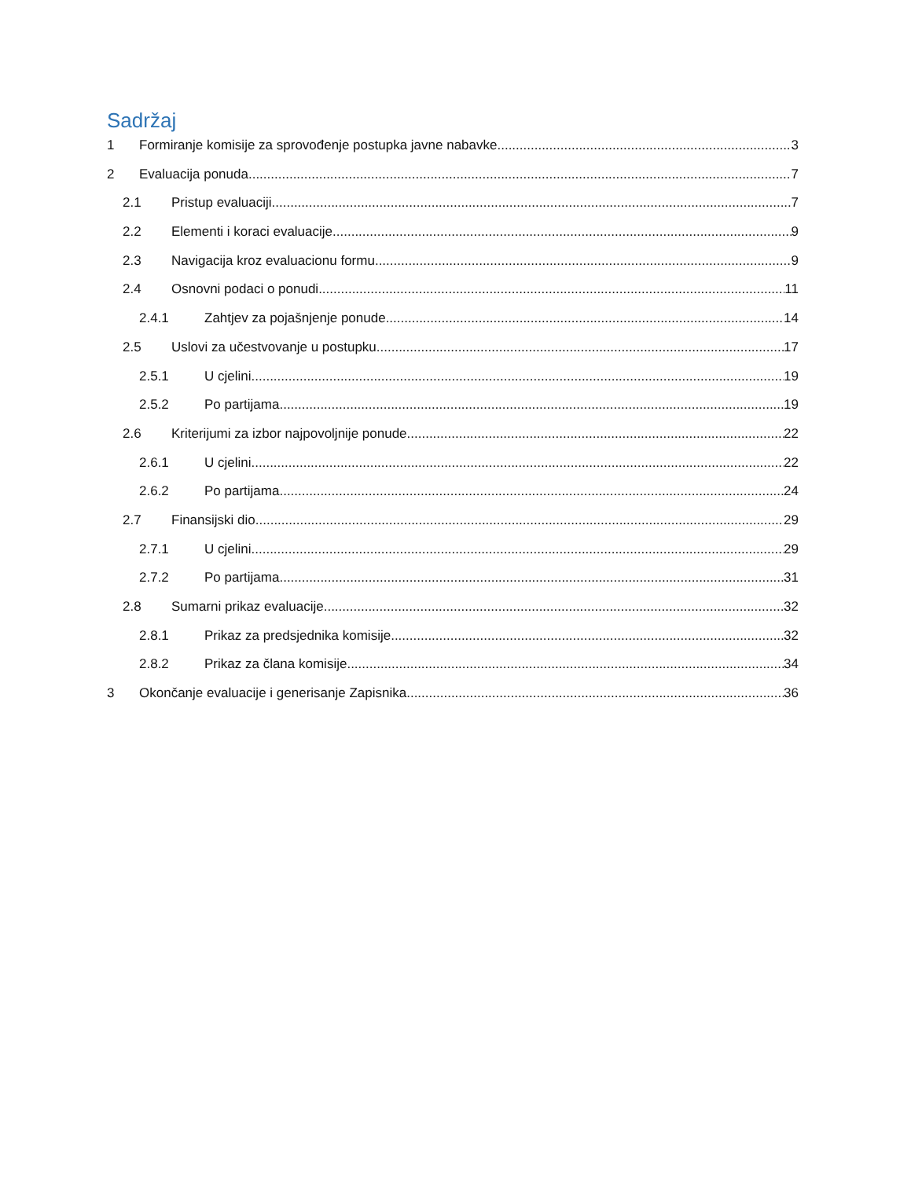Sadržaj
1 Formiranje komisije za sprovođenje postupka javne nabavke 3
2 Evaluacija ponuda 7
2.1 Pristup evaluaciji 7
2.2 Elementi i koraci evaluacije 9
2.3 Navigacija kroz evaluacionu formu 9
2.4 Osnovni podaci o ponudi 11
2.4.1 Zahtjev za pojašnjenje ponude 14
2.5 Uslovi za učestvovanje u postupku 17
2.5.1 U cjelini 19
2.5.2 Po partijama 19
2.6 Kriterijumi za izbor najpovoljnije ponude 22
2.6.1 U cjelini 22
2.6.2 Po partijama 24
2.7 Finansijski dio 29
2.7.1 U cjelini 29
2.7.2 Po partijama 31
2.8 Sumarni prikaz evaluacije 32
2.8.1 Prikaz za predsjednika komisije 32
2.8.2 Prikaz za člana komisije 34
3 Okončanje evaluacije i generisanje Zapisnika 36